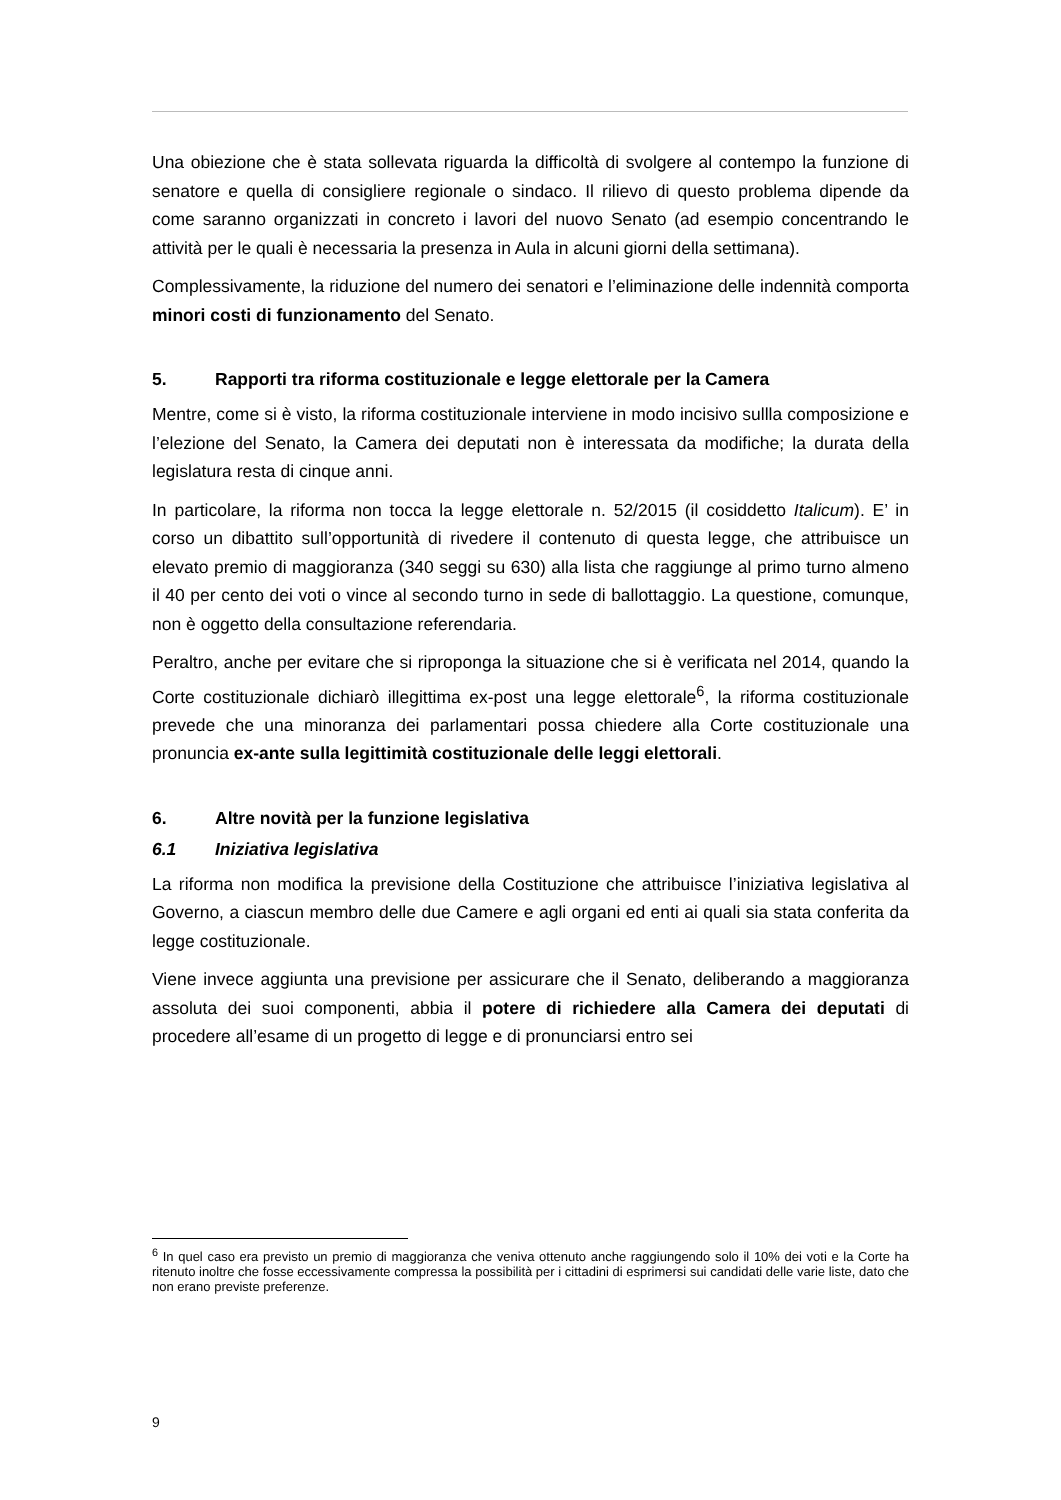Una obiezione che è stata sollevata riguarda la difficoltà di svolgere al contempo la funzione di senatore e quella di consigliere regionale o sindaco. Il rilievo di questo problema dipende da come saranno organizzati in concreto i lavori del nuovo Senato (ad esempio concentrando le attività per le quali è necessaria la presenza in Aula in alcuni giorni della settimana).
Complessivamente, la riduzione del numero dei senatori e l’eliminazione delle indennità comporta minori costi di funzionamento del Senato.
5. Rapporti tra riforma costituzionale e legge elettorale per la Camera
Mentre, come si è visto, la riforma costituzionale interviene in modo incisivo sullla composizione e l’elezione del Senato, la Camera dei deputati non è interessata da modifiche; la durata della legislatura resta di cinque anni.
In particolare, la riforma non tocca la legge elettorale n. 52/2015 (il cosiddetto Italicum). E’ in corso un dibattito sull’opportunità di rivedere il contenuto di questa legge, che attribuisce un elevato premio di maggioranza (340 seggi su 630) alla lista che raggiunge al primo turno almeno il 40 per cento dei voti o vince al secondo turno in sede di ballottaggio. La questione, comunque, non è oggetto della consultazione referendaria.
Peraltro, anche per evitare che si riproponga la situazione che si è verificata nel 2014, quando la Corte costituzionale dichiarò illegittima ex-post una legge elettorale<sup>6</sup>, la riforma costituzionale prevede che una minoranza dei parlamentari possa chiedere alla Corte costituzionale una pronuncia ex-ante sulla legittimità costituzionale delle leggi elettorali.
6. Altre novità per la funzione legislativa
6.1 Iniziativa legislativa
La riforma non modifica la previsione della Costituzione che attribuisce l’iniziativa legislativa al Governo, a ciascun membro delle due Camere e agli organi ed enti ai quali sia stata conferita da legge costituzionale.
Viene invece aggiunta una previsione per assicurare che il Senato, deliberando a maggioranza assoluta dei suoi componenti, abbia il potere di richiedere alla Camera dei deputati di procedere all’esame di un progetto di legge e di pronunciarsi entro sei
<sup>6</sup> In quel caso era previsto un premio di maggioranza che veniva ottenuto anche raggiungendo solo il 10% dei voti e la Corte ha ritenuto inoltre che fosse eccessivamente compressa la possibilità per i cittadini di esprimersi sui candidati delle varie liste, dato che non erano previste preferenze.
9